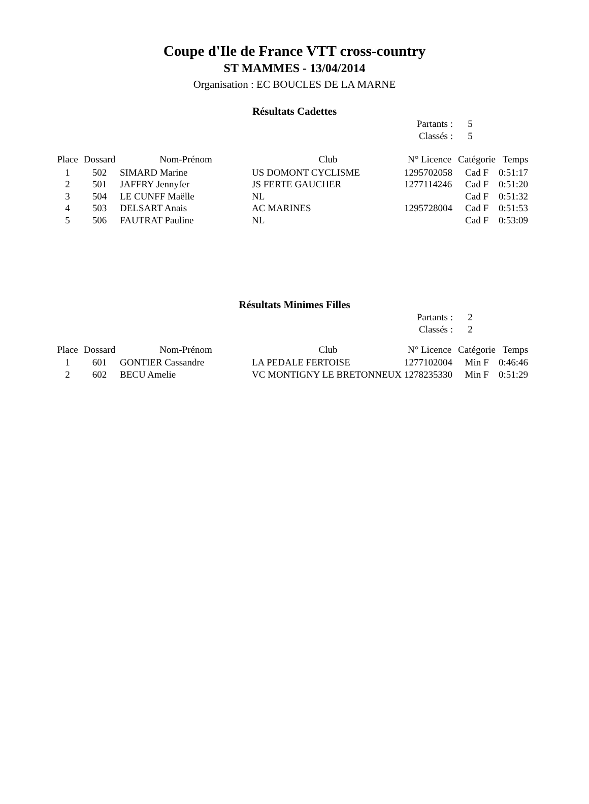Coupe d'Ile de France VTT cross-country
ST MAMMES - 13/04/2014
Organisation : EC BOUCLES DE LA MARNE
Résultats Cadettes
| Partants : | 5 |
| Classés : | 5 |
| Place | Dossard | Nom-Prénom | Club | N° Licence | Catégorie | Temps |
| --- | --- | --- | --- | --- | --- | --- |
| 1 | 502 | SIMARD Marine | US DOMONT CYCLISME | 1295702058 | Cad F | 0:51:17 |
| 2 | 501 | JAFFRY Jennyfer | JS FERTE GAUCHER | 1277114246 | Cad F | 0:51:20 |
| 3 | 504 | LE CUNFF Maëlle | NL | | Cad F | 0:51:32 |
| 4 | 503 | DELSART Anais | AC MARINES | 1295728004 | Cad F | 0:51:53 |
| 5 | 506 | FAUTRAT Pauline | NL | | Cad F | 0:53:09 |
Résultats Minimes Filles
| Partants : | 2 |
| Classés : | 2 |
| Place | Dossard | Nom-Prénom | Club | N° Licence | Catégorie | Temps |
| --- | --- | --- | --- | --- | --- | --- |
| 1 | 601 | GONTIER Cassandre | LA PEDALE FERTOISE | 1277102004 | Min F | 0:46:46 |
| 2 | 602 | BECU Amelie | VC MONTIGNY LE BRETONNEUX | 1278235330 | Min F | 0:51:29 |